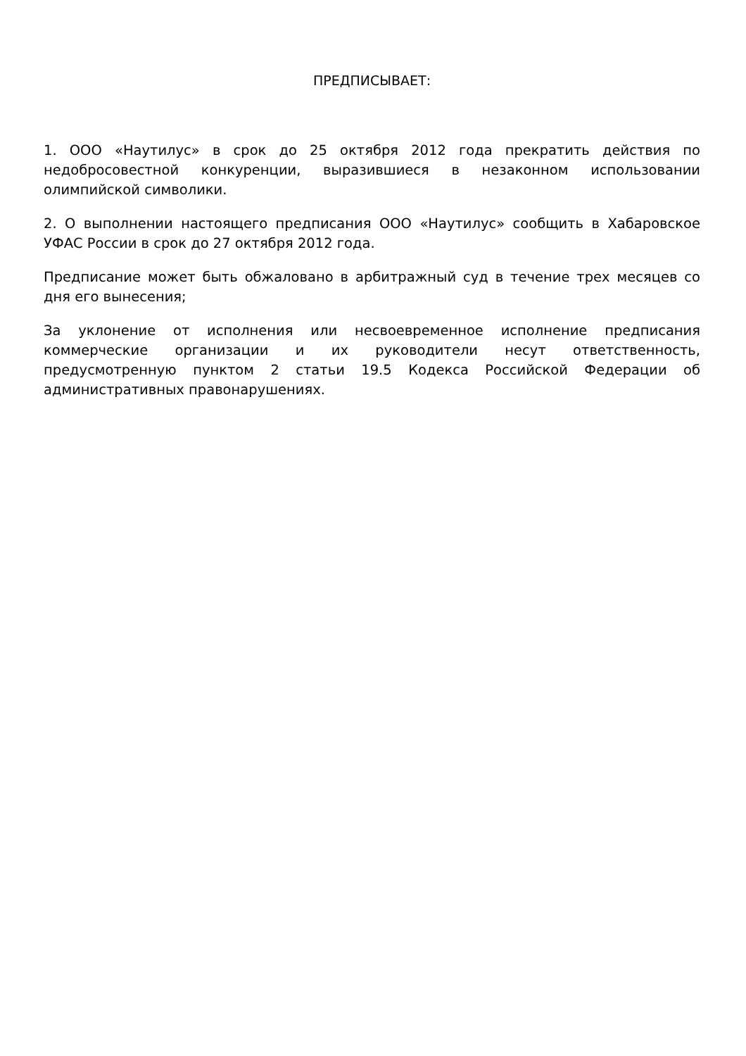ПРЕДПИСЫВАЕТ:
1. ООО «Наутилус» в срок до 25 октября 2012 года прекратить действия по недобросовестной конкуренции, выразившиеся в незаконном использовании олимпийской символики.
2. О выполнении настоящего предписания ООО «Наутилус» сообщить в Хабаровское УФАС России в срок до 27 октября 2012 года.
Предписание может быть обжаловано в арбитражный суд в течение трех месяцев со дня его вынесения;
За уклонение от исполнения или несвоевременное исполнение предписания коммерческие организации и их руководители несут ответственность, предусмотренную пунктом 2 статьи 19.5 Кодекса Российской Федерации об административных правонарушениях.